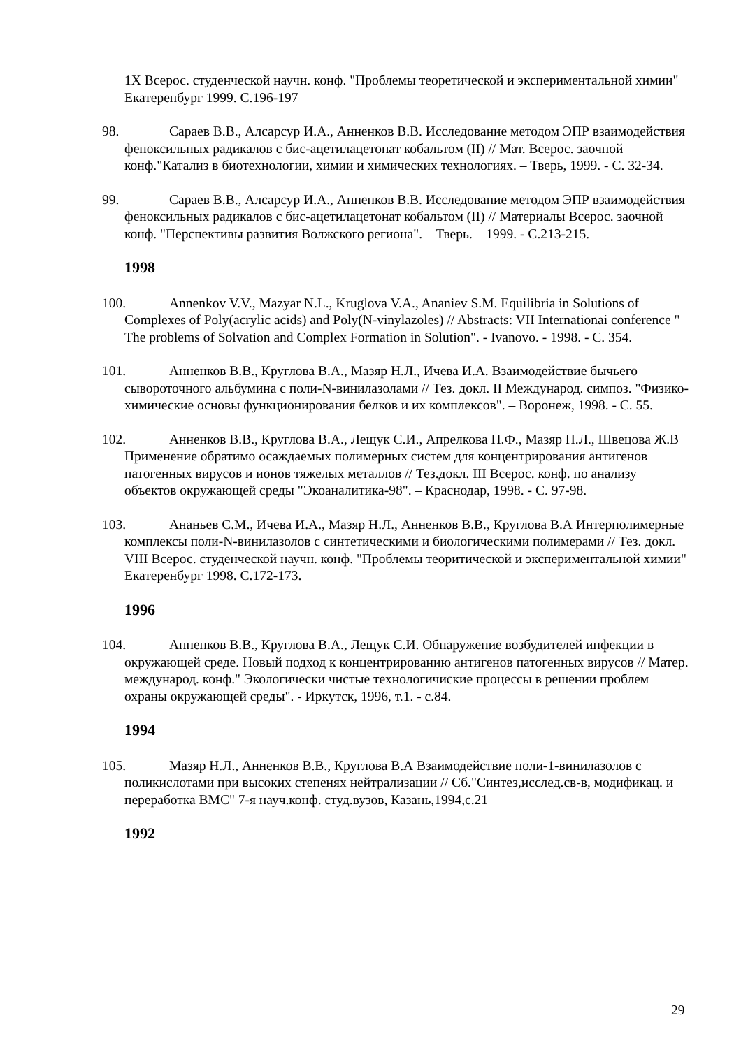1X Всерос. студенческой научн. конф. "Проблемы теоретической и экспериментальной химии" Екатеренбург 1999. С.196-197
98. Сараев В.В., Алсарсур И.А., Анненков В.В. Исследование методом ЭПР взаимодействия феноксильных радикалов с бис-ацетилацетонат кобальтом (II) // Мат. Всерос. заочной конф."Катализ в биотехнологии, химии и химических технологиях. – Тверь, 1999. - С. 32-34.
99. Сараев В.В., Алсарсур И.А., Анненков В.В. Исследование методом ЭПР взаимодействия феноксильных радикалов с бис-ацетилацетонат кобальтом (II) // Материалы Всерос. заочной конф. "Перспективы развития Волжского региона". – Тверь. – 1999. - С.213-215.
1998
100. Annenkov V.V., Mazyar N.L., Kruglova V.A., Ananiev S.M. Equilibria in Solutions of Complexes of Poly(acrylic acids) and Poly(N-vinylazoles) // Abstracts: VII Internationai conference " The problems of Solvation and Complex Formation in Solution". - Ivanovo. - 1998. - С. 354.
101. Анненков В.В., Круглова В.А., Мазяр Н.Л., Ичева И.А. Взаимодействие бычьего сывороточного альбумина с поли-N-винилазолами // Тез. докл. II Международ. симпоз. "Физико-химические основы функционирования белков и их комплексов". – Воронеж, 1998. - С. 55.
102. Анненков В.В., Круглова В.А., Лещук С.И., Апрелкова Н.Ф., Мазяр Н.Л., Швецова Ж.В Применение обратимо осаждаемых полимерных систем для концентрирования антигенов патогенных вирусов и ионов тяжелых металлов // Тез.докл. III Всерос. конф. по анализу объектов окружающей среды "Экоаналитика-98". – Краснодар, 1998. - С. 97-98.
103. Ананьев С.М., Ичева И.А., Мазяр Н.Л., Анненков В.В., Круглова В.А Интерполимерные комплексы поли-N-винилазолов с синтетическими и биологическими полимерами // Тез. докл. VIII Всерос. студенческой научн. конф. "Проблемы теоритической и экспериментальной химии" Екатеренбург 1998. С.172-173.
1996
104. Анненков В.В., Круглова В.А., Лещук С.И. Обнаружение возбудителей инфекции в окружающей среде. Новый подход к концентрированию антигенов патогенных вирусов // Матер. международ. конф." Экологически чистые технологичиские процессы в решении проблем охраны окружающей среды". - Иркутск, 1996, т.1. - с.84.
1994
105. Мазяр Н.Л., Анненков В.В., Круглова В.А Взаимодействие поли-1-винилазолов с поликислотами при высоких степенях нейтрализации // Сб."Синтез,исслед.св-в, модификац. и переработка ВМС" 7-я науч.конф. студ.вузов, Казань,1994,с.21
1992
29